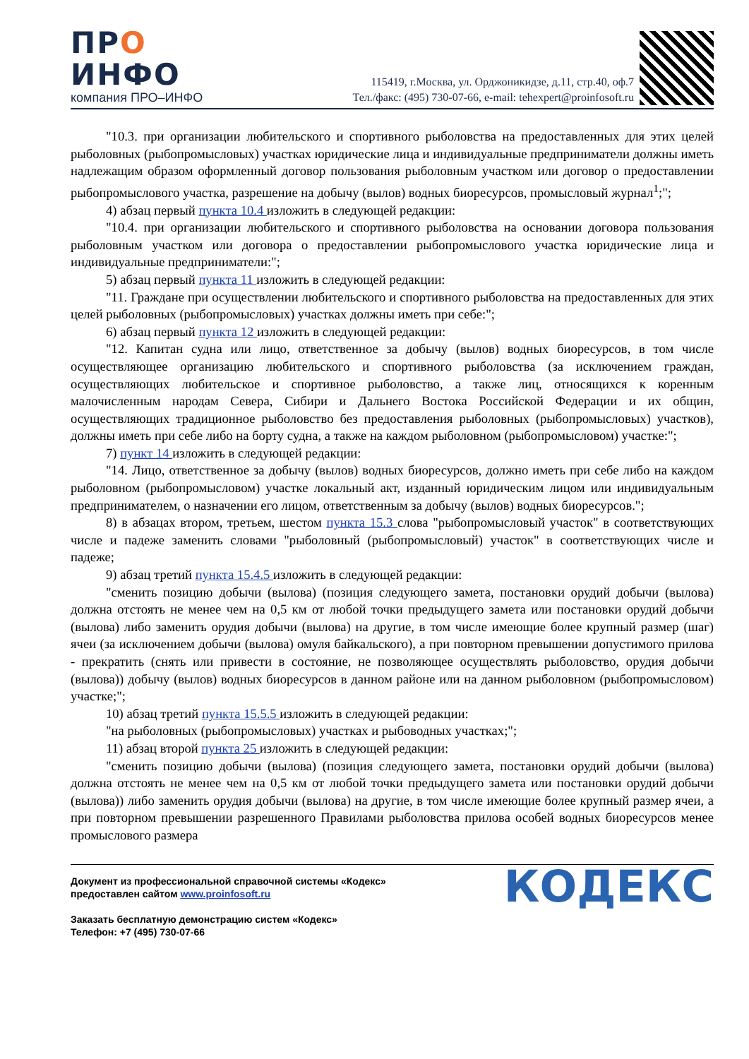ПРО
ИНФО
компания ПРО–ИНФО
115419, г.Москва, ул. Орджоникидзе, д.11, стр.40, оф.7
Тел./факс: (495) 730-07-66, e-mail: tehexpert@proinfosoft.ru
"10.3. при организации любительского и спортивного рыболовства на предоставленных для этих целей рыболовных (рыбопромысловых) участках юридические лица и индивидуальные предприниматели должны иметь надлежащим образом оформленный договор пользования рыболовным участком или договор о предоставлении рыбопромыслового участка, разрешение на добычу (вылов) водных биоресурсов, промысловый журнал<sup>1</sup>;";
4) абзац первый пункта 10.4 изложить в следующей редакции:
"10.4. при организации любительского и спортивного рыболовства на основании договора пользования рыболовным участком или договора о предоставлении рыбопромыслового участка юридические лица и индивидуальные предприниматели:";
5) абзац первый пункта 11 изложить в следующей редакции:
"11. Граждане при осуществлении любительского и спортивного рыболовства на предоставленных для этих целей рыболовных (рыбопромысловых) участках должны иметь при себе:";
6) абзац первый пункта 12 изложить в следующей редакции:
"12. Капитан судна или лицо, ответственное за добычу (вылов) водных биоресурсов, в том числе осуществляющее организацию любительского и спортивного рыболовства (за исключением граждан, осуществляющих любительское и спортивное рыболовство, а также лиц, относящихся к коренным малочисленным народам Севера, Сибири и Дальнего Востока Российской Федерации и их общин, осуществляющих традиционное рыболовство без предоставления рыболовных (рыбопромысловых) участков), должны иметь при себе либо на борту судна, а также на каждом рыболовном (рыбопромысловом) участке:";
7) пункт 14 изложить в следующей редакции:
"14. Лицо, ответственное за добычу (вылов) водных биоресурсов, должно иметь при себе либо на каждом рыболовном (рыбопромысловом) участке локальный акт, изданный юридическим лицом или индивидуальным предпринимателем, о назначении его лицом, ответственным за добычу (вылов) водных биоресурсов.";
8) в абзацах втором, третьем, шестом пункта 15.3 слова "рыбопромысловый участок" в соответствующих числе и падеже заменить словами "рыболовный (рыбопромысловый) участок" в соответствующих числе и падеже;
9) абзац третий пункта 15.4.5 изложить в следующей редакции:
"сменить позицию добычи (вылова) (позиция следующего замета, постановки орудий добычи (вылова) должна отстоять не менее чем на 0,5 км от любой точки предыдущего замета или постановки орудий добычи (вылова) либо заменить орудия добычи (вылова) на другие, в том числе имеющие более крупный размер (шаг) ячеи (за исключением добычи (вылова) омуля байкальского), а при повторном превышении допустимого прилова - прекратить (снять или привести в состояние, не позволяющее осуществлять рыболовство, орудия добычи (вылова)) добычу (вылов) водных биоресурсов в данном районе или на данном рыболовном (рыбопромысловом) участке;";
10) абзац третий пункта 15.5.5 изложить в следующей редакции:
"на рыболовных (рыбопромысловых) участках и рыбоводных участках;";
11) абзац второй пункта 25 изложить в следующей редакции:
"сменить позицию добычи (вылова) (позиция следующего замета, постановки орудий добычи (вылова) должна отстоять не менее чем на 0,5 км от любой точки предыдущего замета или постановки орудий добычи (вылова)) либо заменить орудия добычи (вылова) на другие, в том числе имеющие более крупный размер ячеи, а при повторном превышении разрешенного Правилами рыболовства прилова особей водных биоресурсов менее промыслового размера
Документ из профессиональной справочной системы «Кодекс»
предоставлен сайтом www.proinfosoft.ru
Заказать бесплатную демонстрацию систем «Кодекс»
Телефон: +7 (495) 730-07-66
КОДЕКС